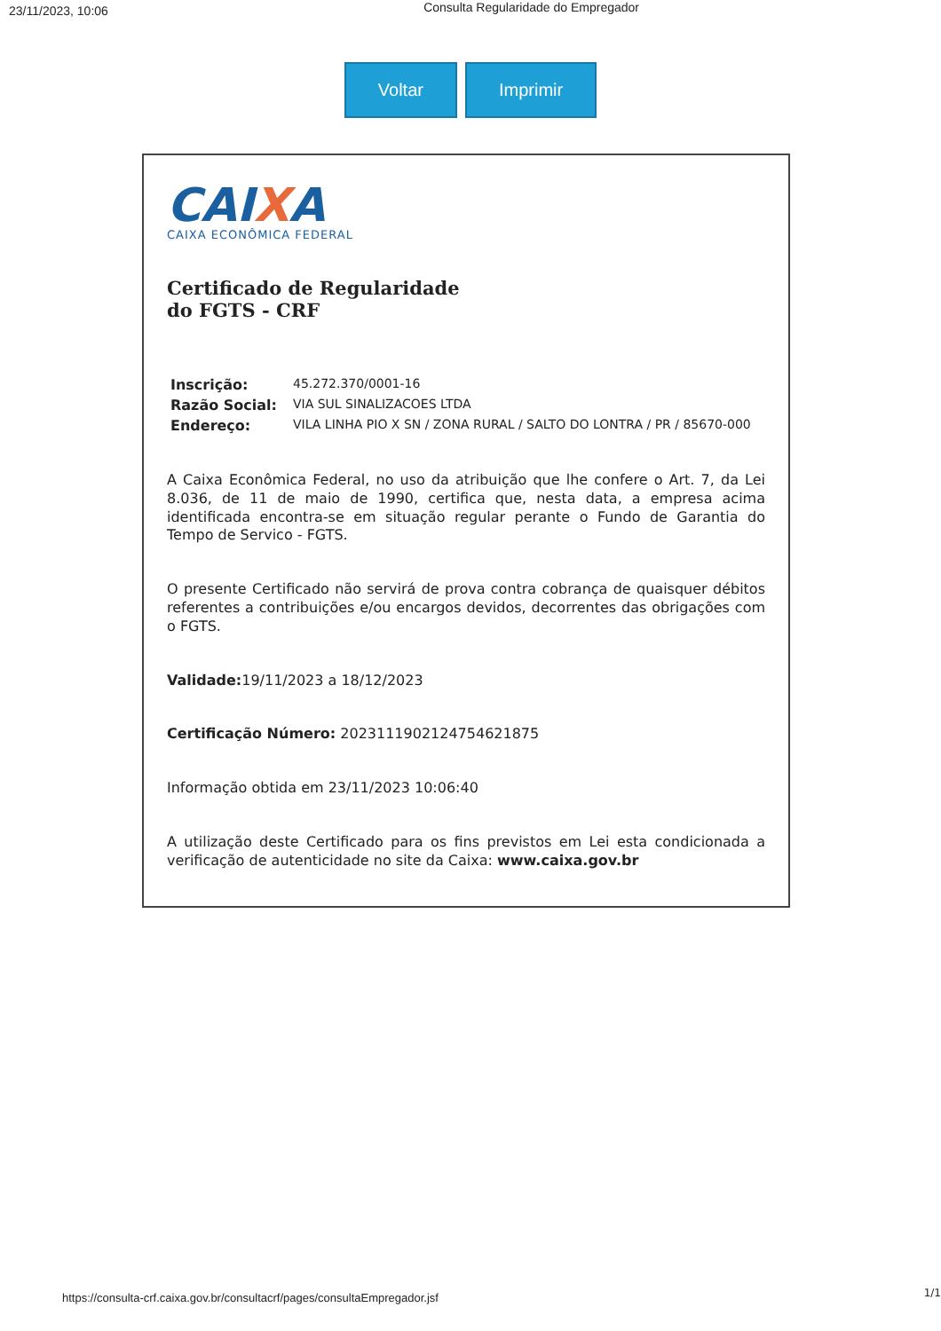23/11/2023, 10:06 Consulta Regularidade do Empregador
Voltar Imprimir
CAIXA
CAIXA ECONÔMICA FEDERAL
Certificado de Regularidade
do FGTS - CRF
| Inscrição: | 45.272.370/0001-16 |
| Razão Social: | VIA SUL SINALIZACOES LTDA |
| Endereço: | VILA LINHA PIO X SN / ZONA RURAL / SALTO DO LONTRA / PR / 85670-000 |
A Caixa Econômica Federal, no uso da atribuição que lhe confere o Art. 7, da Lei 8.036, de 11 de maio de 1990, certifica que, nesta data, a empresa acima identificada encontra-se em situação regular perante o Fundo de Garantia do Tempo de Servico - FGTS.
O presente Certificado não servirá de prova contra cobrança de quaisquer débitos referentes a contribuições e/ou encargos devidos, decorrentes das obrigações com o FGTS.
Validade: 19/11/2023 a 18/12/2023
Certificação Número: 2023111902124754621875
Informação obtida em 23/11/2023 10:06:40
A utilização deste Certificado para os fins previstos em Lei esta condicionada a verificação de autenticidade no site da Caixa: www.caixa.gov.br
1/1
https://consulta-crf.caixa.gov.br/consultacrf/pages/consultaEmpregador.jsf